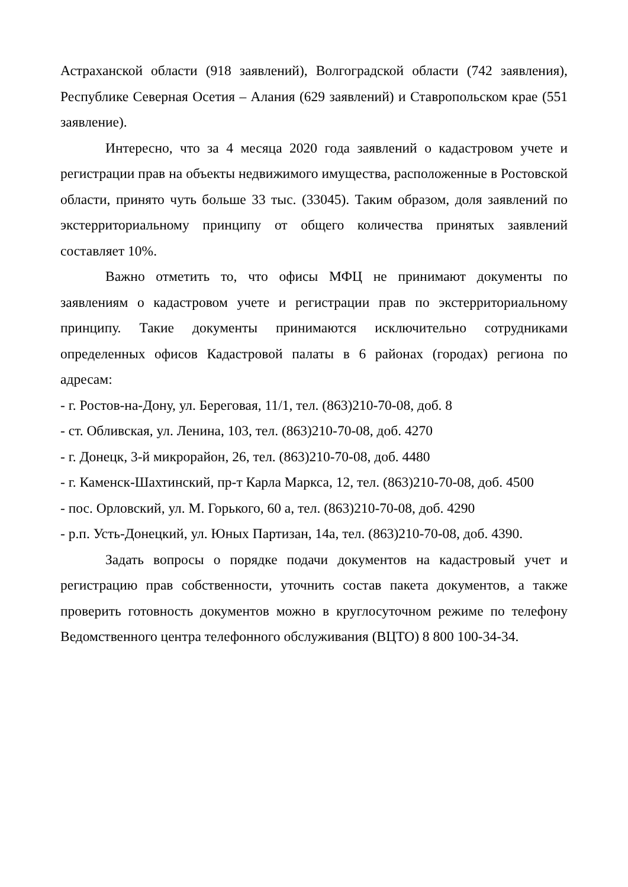Астраханской области (918 заявлений), Волгоградской области (742 заявления), Республике Северная Осетия – Алания (629 заявлений) и Ставропольском крае (551 заявление).
Интересно, что за 4 месяца 2020 года заявлений о кадастровом учете и регистрации прав на объекты недвижимого имущества, расположенные в Ростовской области, принято чуть больше 33 тыс. (33045). Таким образом, доля заявлений по экстерриториальному принципу от общего количества принятых заявлений составляет 10%.
Важно отметить то, что офисы МФЦ не принимают документы по заявлениям о кадастровом учете и регистрации прав по экстерриториальному принципу. Такие документы принимаются исключительно сотрудниками определенных офисов Кадастровой палаты в 6 районах (городах) региона по адресам:
- г. Ростов-на-Дону, ул. Береговая, 11/1, тел. (863)210-70-08, доб. 8
- ст. Обливская, ул. Ленина, 103, тел. (863)210-70-08, доб. 4270
- г. Донецк, 3-й микрорайон, 26, тел. (863)210-70-08, доб. 4480
- г. Каменск-Шахтинский, пр-т Карла Маркса, 12, тел. (863)210-70-08, доб. 4500
- пос. Орловский, ул. М. Горького, 60 а, тел. (863)210-70-08, доб. 4290
- р.п. Усть-Донецкий, ул. Юных Партизан, 14а, тел. (863)210-70-08, доб. 4390.
Задать вопросы о порядке подачи документов на кадастровый учет и регистрацию прав собственности, уточнить состав пакета документов, а также проверить готовность документов можно в круглосуточном режиме по телефону Ведомственного центра телефонного обслуживания (ВЦТО) 8 800 100-34-34.